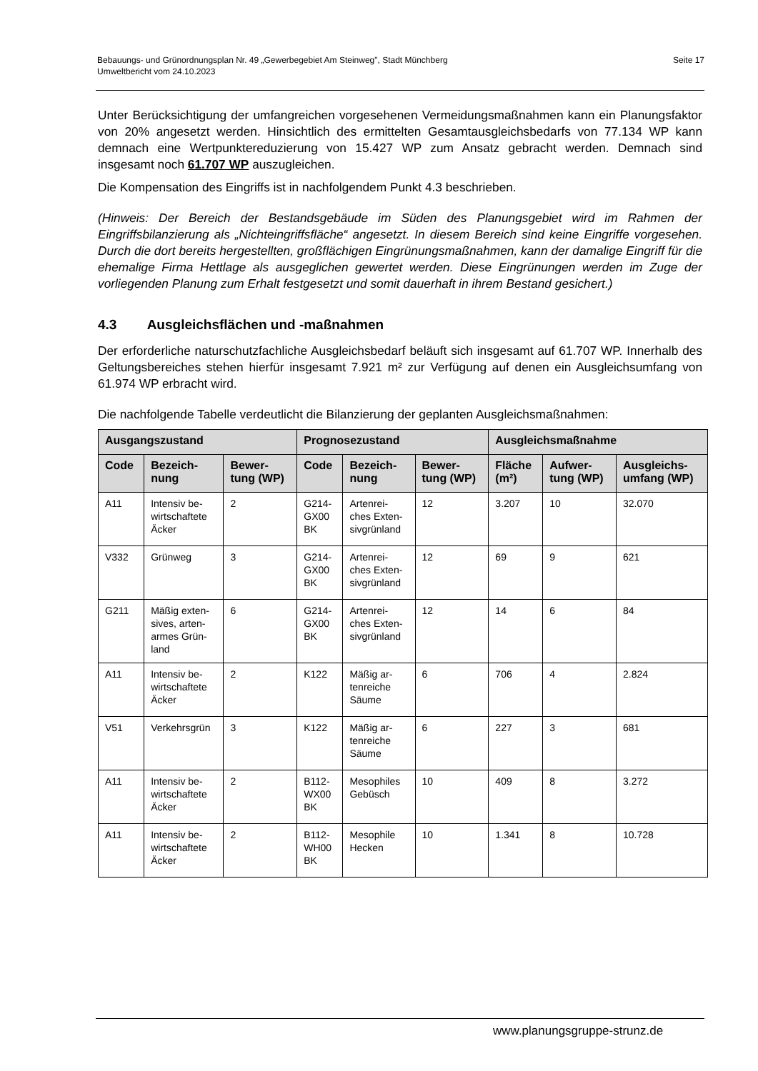Bebauungs- und Grünordnungsplan Nr. 49 „Gewerbegebiet Am Steinweg", Stadt Münchberg
Umweltbericht vom 24.10.2023
Seite 17
Unter Berücksichtigung der umfangreichen vorgesehenen Vermeidungsmaßnahmen kann ein Planungsfaktor von 20% angesetzt werden. Hinsichtlich des ermittelten Gesamtausgleichsbedarfs von 77.134 WP kann demnach eine Wertpunktereduzierung von 15.427 WP zum Ansatz gebracht werden. Demnach sind insgesamt noch 61.707 WP auszugleichen.
Die Kompensation des Eingriffs ist in nachfolgendem Punkt 4.3 beschrieben.
(Hinweis: Der Bereich der Bestandsgebäude im Süden des Planungsgebiet wird im Rahmen der Eingriffsbilanzierung als „Nichteingriffsfläche“ angesetzt. In diesem Bereich sind keine Eingriffe vorgesehen. Durch die dort bereits hergestellten, großflächigen Eingrünungsmaßnahmen, kann der damalige Eingriff für die ehemalige Firma Hettlage als ausgeglichen gewertet werden. Diese Eingrünungen werden im Zuge der vorliegenden Planung zum Erhalt festgesetzt und somit dauerhaft in ihrem Bestand gesichert.)
4.3 Ausgleichsflächen und -maßnahmen
Der erforderliche naturschutzfachliche Ausgleichsbedarf beläuft sich insgesamt auf 61.707 WP. Innerhalb des Geltungsbereiches stehen hierfür insgesamt 7.921 m² zur Verfügung auf denen ein Ausgleichsumfang von 61.974 WP erbracht wird.
Die nachfolgende Tabelle verdeutlicht die Bilanzierung der geplanten Ausgleichsmaßnahmen:
| Ausgangszustand | | | Prognosezustand | | | Ausgleichsmaßnahme | | |
| --- | --- | --- | --- | --- | --- | --- | --- | --- |
| Code | Bezeich- nung | Bewer- tung (WP) | Code | Bezeich- nung | Bewer- tung (WP) | Fläche (m²) | Aufwer- tung (WP) | Ausgleichs- umfang (WP) |
| A11 | Intensiv be- wirtschaftete Äcker | 2 | G214- GX00 BK | Artenrei- ches Exten- sivgrünland | 12 | 3.207 | 10 | 32.070 |
| V332 | Grünweg | 3 | G214- GX00 BK | Artenrei- ches Exten- sivgrünland | 12 | 69 | 9 | 621 |
| G211 | Mäßig exten- sives, arten- armes Grün- land | 6 | G214- GX00 BK | Artenrei- ches Exten- sivgrünland | 12 | 14 | 6 | 84 |
| A11 | Intensiv be- wirtschaftete Äcker | 2 | K122 | Mäßig ar- tenreiche Säume | 6 | 706 | 4 | 2.824 |
| V51 | Verkehrsgrün | 3 | K122 | Mäßig ar- tenreiche Säume | 6 | 227 | 3 | 681 |
| A11 | Intensiv be- wirtschaftete Äcker | 2 | B112- WX00 BK | Mesophiles Gebüsch | 10 | 409 | 8 | 3.272 |
| A11 | Intensiv be- wirtschaftete Äcker | 2 | B112- WH00 BK | Mesophile Hecken | 10 | 1.341 | 8 | 10.728 |
www.planungsgruppe-strunz.de